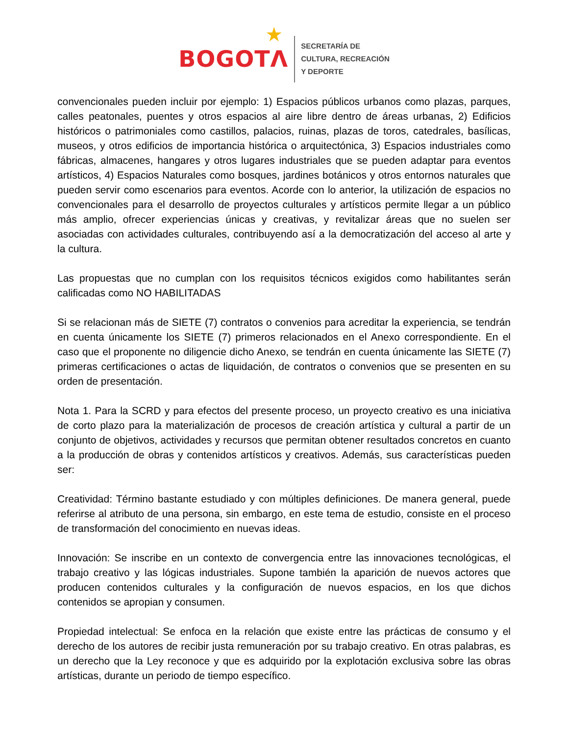★
BOGOTΛ
SECRETARÍA DE
CULTURA, RECREACIÓN
Y DEPORTE
convencionales pueden incluir por ejemplo: 1) Espacios públicos urbanos como plazas, parques, calles peatonales, puentes y otros espacios al aire libre dentro de áreas urbanas, 2) Edificios históricos o patrimoniales como castillos, palacios, ruinas, plazas de toros, catedrales, basílicas, museos, y otros edificios de importancia histórica o arquitectónica, 3) Espacios industriales como fábricas, almacenes, hangares y otros lugares industriales que se pueden adaptar para eventos artísticos, 4) Espacios Naturales como bosques, jardines botánicos y otros entornos naturales que pueden servir como escenarios para eventos. Acorde con lo anterior, la utilización de espacios no convencionales para el desarrollo de proyectos culturales y artísticos permite llegar a un público más amplio, ofrecer experiencias únicas y creativas, y revitalizar áreas que no suelen ser asociadas con actividades culturales, contribuyendo así a la democratización del acceso al arte y la cultura.
Las propuestas que no cumplan con los requisitos técnicos exigidos como habilitantes serán calificadas como NO HABILITADAS
Si se relacionan más de SIETE (7) contratos o convenios para acreditar la experiencia, se tendrán en cuenta únicamente los SIETE (7) primeros relacionados en el Anexo correspondiente. En el caso que el proponente no diligencie dicho Anexo, se tendrán en cuenta únicamente las SIETE (7) primeras certificaciones o actas de liquidación, de contratos o convenios que se presenten en su orden de presentación.
Nota 1. Para la SCRD y para efectos del presente proceso, un proyecto creativo es una iniciativa de corto plazo para la materialización de procesos de creación artística y cultural a partir de un conjunto de objetivos, actividades y recursos que permitan obtener resultados concretos en cuanto a la producción de obras y contenidos artísticos y creativos. Además, sus características pueden ser:
Creatividad: Término bastante estudiado y con múltiples definiciones. De manera general, puede referirse al atributo de una persona, sin embargo, en este tema de estudio, consiste en el proceso de transformación del conocimiento en nuevas ideas.
Innovación: Se inscribe en un contexto de convergencia entre las innovaciones tecnológicas, el trabajo creativo y las lógicas industriales. Supone también la aparición de nuevos actores que producen contenidos culturales y la configuración de nuevos espacios, en los que dichos contenidos se apropian y consumen.
Propiedad intelectual: Se enfoca en la relación que existe entre las prácticas de consumo y el derecho de los autores de recibir justa remuneración por su trabajo creativo. En otras palabras, es un derecho que la Ley reconoce y que es adquirido por la explotación exclusiva sobre las obras artísticas, durante un periodo de tiempo específico.